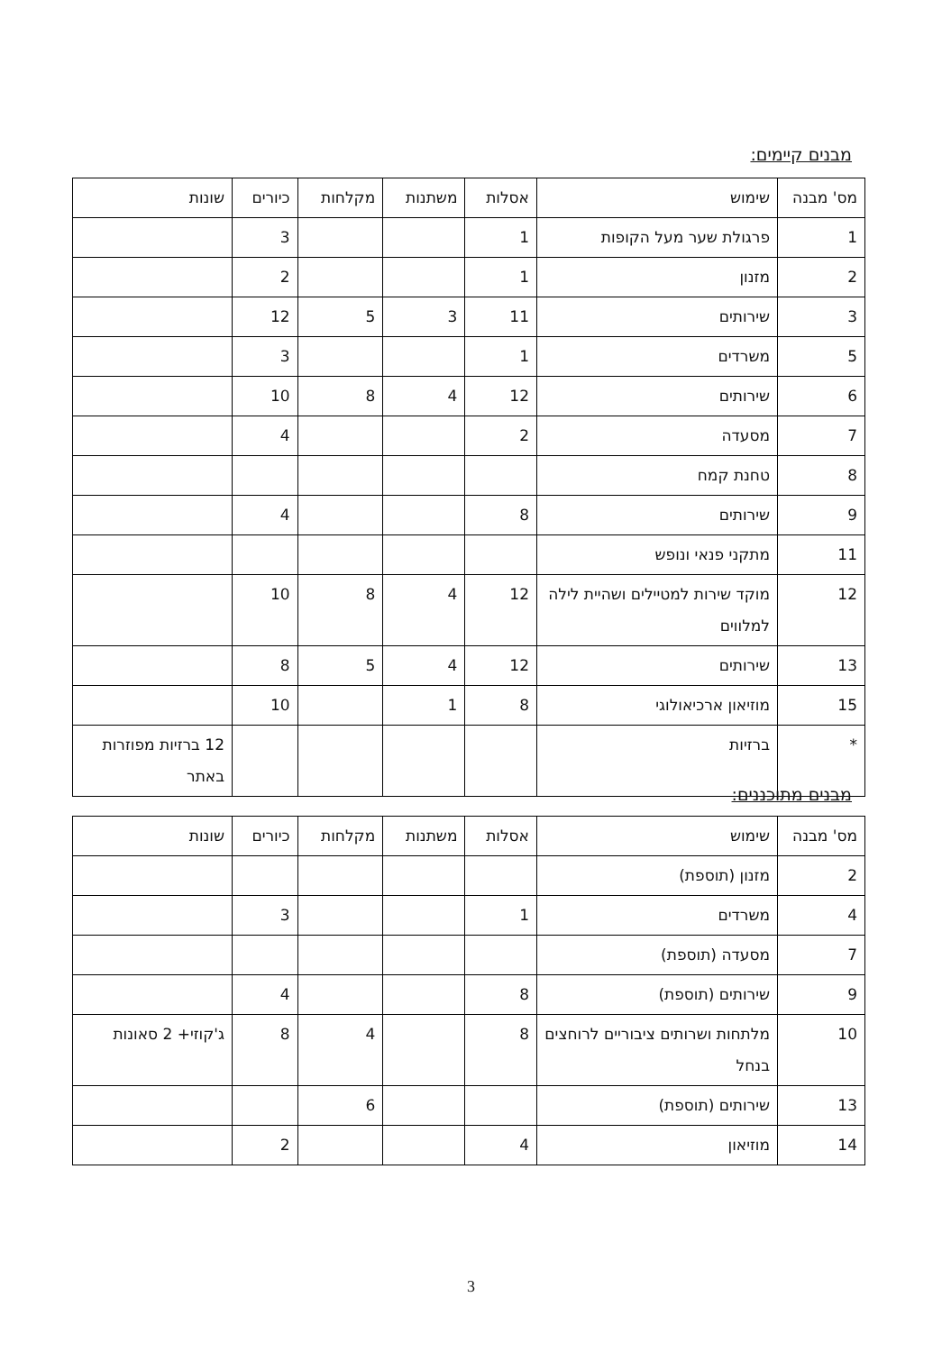מבנים קיימים:
| מס' מבנה | שימוש | אסלות | משתנות | מקלחות | כיורים | שונות |
| 1 | פרגולת שער מעל הקופות | 1 | | | 3 | |
| 2 | מזנון | 1 | | | 2 | |
| 3 | שירותים | 11 | 3 | 5 | 12 | |
| 5 | משרדים | 1 | | | 3 | |
| 6 | שירותים | 12 | 4 | 8 | 10 | |
| 7 | מסעדה | 2 | | | 4 | |
| 8 | טחנת קמח | | | | | |
| 9 | שירותים | 8 | | | 4 | |
| 11 | מתקני פנאי ונופש | | | | | |
| 12 | מוקד שירות למטיילים ושהיית לילה למלווים | 12 | 4 | 8 | 10 | |
| 13 | שירותים | 12 | 4 | 5 | 8 | |
| 15 | מוזיאון ארכיאולוגי | 8 | 1 | | 10 | |
| * | ברזיות | | | | | 12 ברזיות מפוזרות באתר |
מבנים מתוכננים:
| מס' מבנה | שימוש | אסלות | משתנות | מקלחות | כיורים | שונות |
| 2 | מזנון (תוספת) | | | | | |
| 4 | משרדים | 1 | | | 3 | |
| 7 | מסעדה (תוספת) | | | | | |
| 9 | שירותים (תוספת) | 8 | | | 4 | |
| 10 | מלתחות ושרותים ציבוריים לרוחצים בנחל | 8 | | 4 | 8 | ג'קוזי+ 2 סאונות |
| 13 | שירותים (תוספת) | | | 6 | | |
| 14 | מוזיאון | 4 | | | 2 | |
3